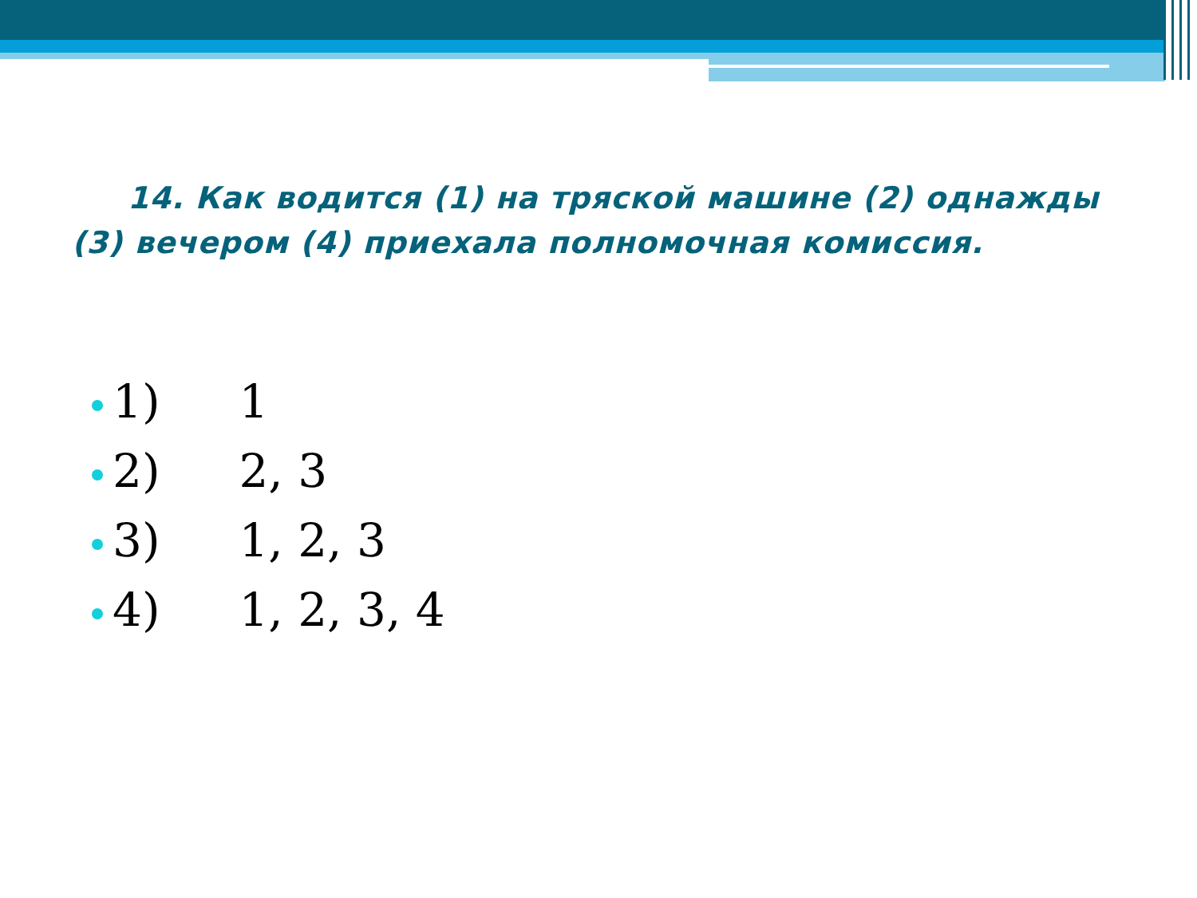14. Как водится (1) на тряской машине (2) однажды (3) вечером (4) приехала полномочная комиссия.
1) 1
2) 2, 3
3) 1, 2, 3
4) 1, 2, 3, 4